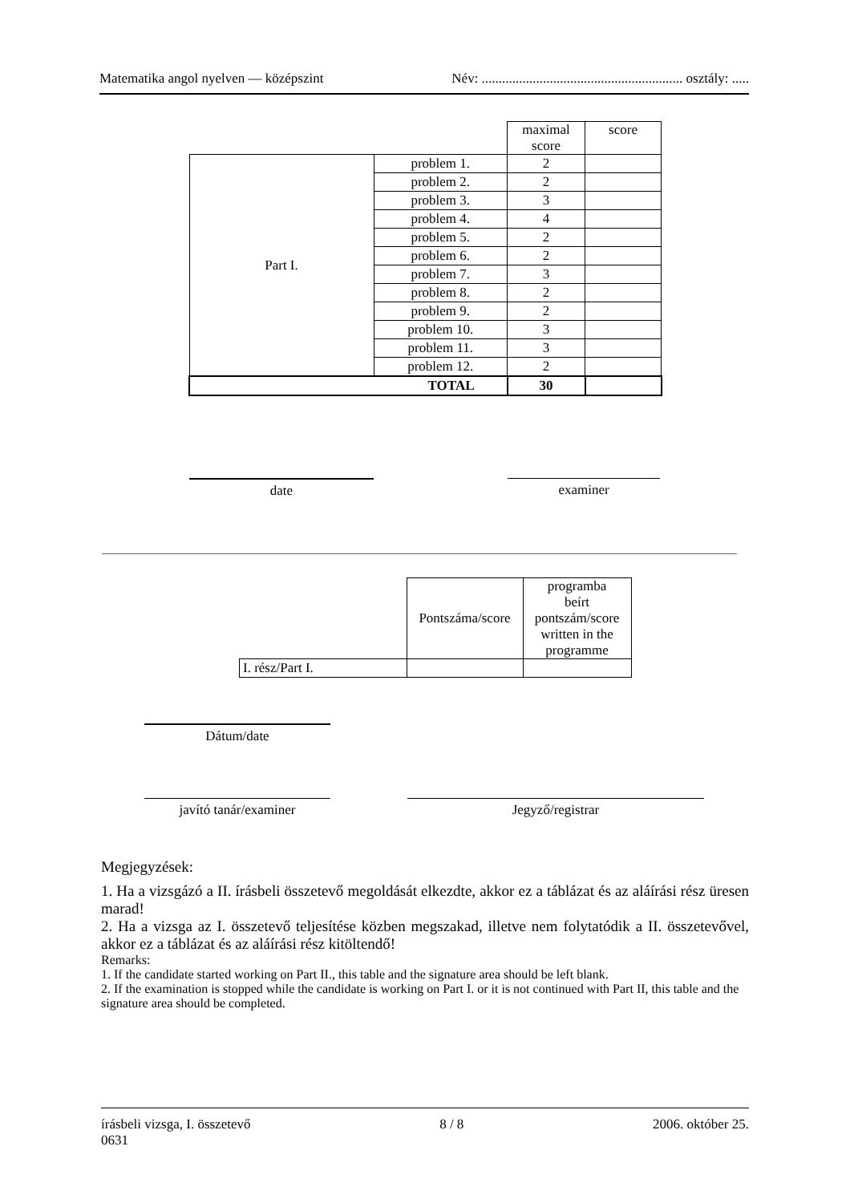Matematika angol nyelven — középszint Név: ........................................................... osztály: .....
| | | maximal score | score |
| Part I. | problem 1. | 2 | |
| | problem 2. | 2 | |
| | problem 3. | 3 | |
| | problem 4. | 4 | |
| | problem 5. | 2 | |
| | problem 6. | 2 | |
| | problem 7. | 3 | |
| | problem 8. | 2 | |
| | problem 9. | 2 | |
| | problem 10. | 3 | |
| | problem 11. | 3 | |
| | problem 12. | 2 | |
| TOTAL | | 30 | |
date examiner
| | Pontszáma/score | programba beírt pontszám/score written in the programme |
| I. rész/Part I. | | |
Dátum/date
javító tanár/examiner Jegyző/registrar
Megjegyzések:
1. Ha a vizsgázó a II. írásbeli összetevő megoldását elkezdte, akkor ez a táblázat és az aláírási rész üresen marad!
2. Ha a vizsga az I. összetevő teljesítése közben megszakad, illetve nem folytatódik a II. összetevővel, akkor ez a táblázat és az aláírási rész kitöltendő!
Remarks:
1. If the candidate started working on Part II., this table and the signature area should be left blank.
2. If the examination is stopped while the candidate is working on Part I. or it is not continued with Part II, this table and the signature area should be completed.
írásbeli vizsga, I. összetevő 8 / 8 2006. október 25.
0631